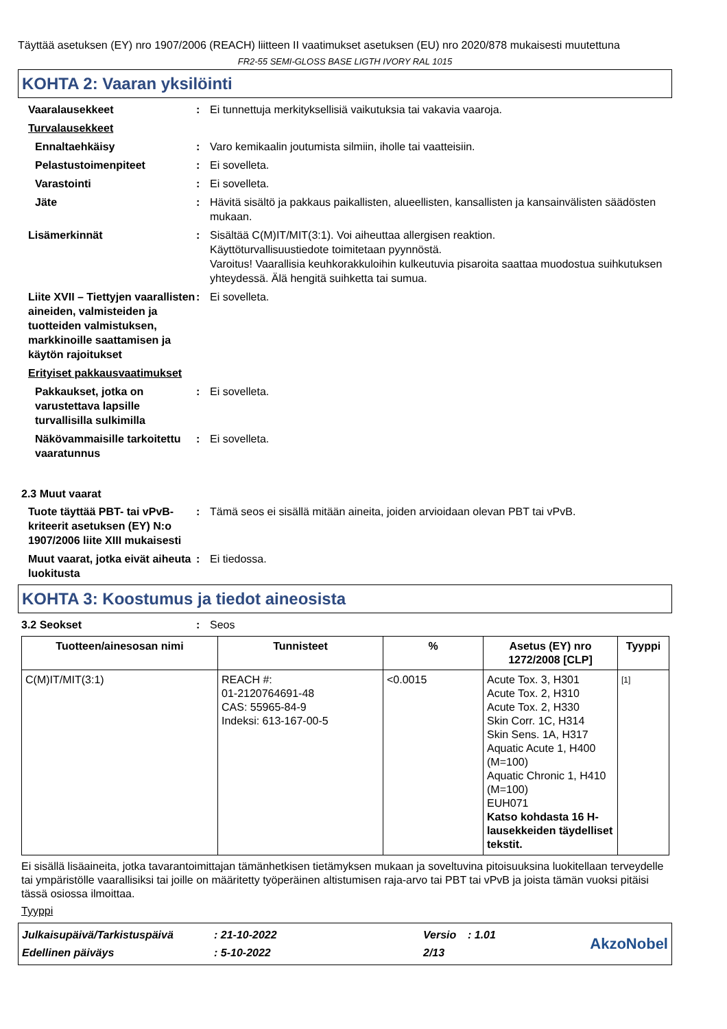Täyttää asetuksen (EY) nro 1907/2006 (REACH) liitteen II vaatimukset asetuksen (EU) nro 2020/878 mukaisesti muutettuna
FR2-55 SEMI-GLOSS BASE LIGTH IVORY RAL 1015
KOHTA 2: Vaaran yksilöinti
Vaaralausekkeet : Ei tunnettuja merkityksellisiä vaikutuksia tai vakavia vaaroja.
Turvalausekkeet
Ennaltaehkäisy : Varo kemikaalin joutumista silmiin, iholle tai vaatteisiin.
Pelastustoimenpiteet : Ei sovelleta.
Varastointi : Ei sovelleta.
Jäte : Hävitä sisältö ja pakkaus paikallisten, alueellisten, kansallisten ja kansainvälisten säädösten mukaan.
Lisämerkinnät : Sisältää C(M)IT/MIT(3:1). Voi aiheuttaa allergisen reaktion.
Käyttöturvallisuustiedote toimitetaan pyynnöstä.
Varoitus! Vaarallisia keuhkorakkuloihin kulkeutuvia pisaroita saattaa muodostua suihkutuksen yhteydessä. Älä hengitä suihketta tai sumua.
Liite XVII – Tiettyjen vaarallisten aineiden, valmisteiden ja tuotteiden valmistuksen, markkinoille saattamisen ja käytön rajoitukset
: Ei sovelleta.
Erityiset pakkausvaatimukset
Pakkaukset, jotka on varustettava lapsille turvallisilla sulkimilla
: Ei sovelleta.
Näkövammaisille tarkoitettu vaaratunnus
: Ei sovelleta.
2.3 Muut vaarat
Tuote täyttää PBT- tai vPvB-kriteerit asetuksen (EY) N:o 1907/2006 liite XIII mukaisesti
: Tämä seos ei sisällä mitään aineita, joiden arvioidaan olevan PBT tai vPvB.
Muut vaarat, jotka eivät aiheuta luokitusta
: Ei tiedossa.
KOHTA 3: Koostumus ja tiedot aineosista
3.2 Seokset : Seos
| Tuotteen/ainesosan nimi | Tunnisteet | % | Asetus (EY) nro 1272/2008 [CLP] | Tyyppi |
| --- | --- | --- | --- | --- |
| C(M)IT/MIT(3:1) | REACH #: 01-2120764691-48 CAS: 55965-84-9 Indeksi: 613-167-00-5 | <0.0015 | Acute Tox. 3, H301 Acute Tox. 2, H310 Acute Tox. 2, H330 Skin Corr. 1C, H314 Skin Sens. 1A, H317 Aquatic Acute 1, H400 (M=100) Aquatic Chronic 1, H410 (M=100) EUH071 Katso kohdasta 16 H-lausekkeiden täydelliset tekstit. | [1] |
Ei sisällä lisäaineita, jotka tavarantoimittajan tämänhetkisen tietämyksen mukaan ja soveltuvina pitoisuuksina luokitellaan terveydelle tai ympäristölle vaarallisiksi tai joille on määritetty työperäinen altistumisen raja-arvo tai PBT tai vPvB ja joista tämän vuoksi pitäisi tässä osiossa ilmoittaa.
Tyyppi
| Julkaisupäivä/Tarkistuspäivä | : 21-10-2022 | Versio | : 1.01 | AkzoNobel |
| Edellinen päiväys | : 5-10-2022 | 2/13 | | |